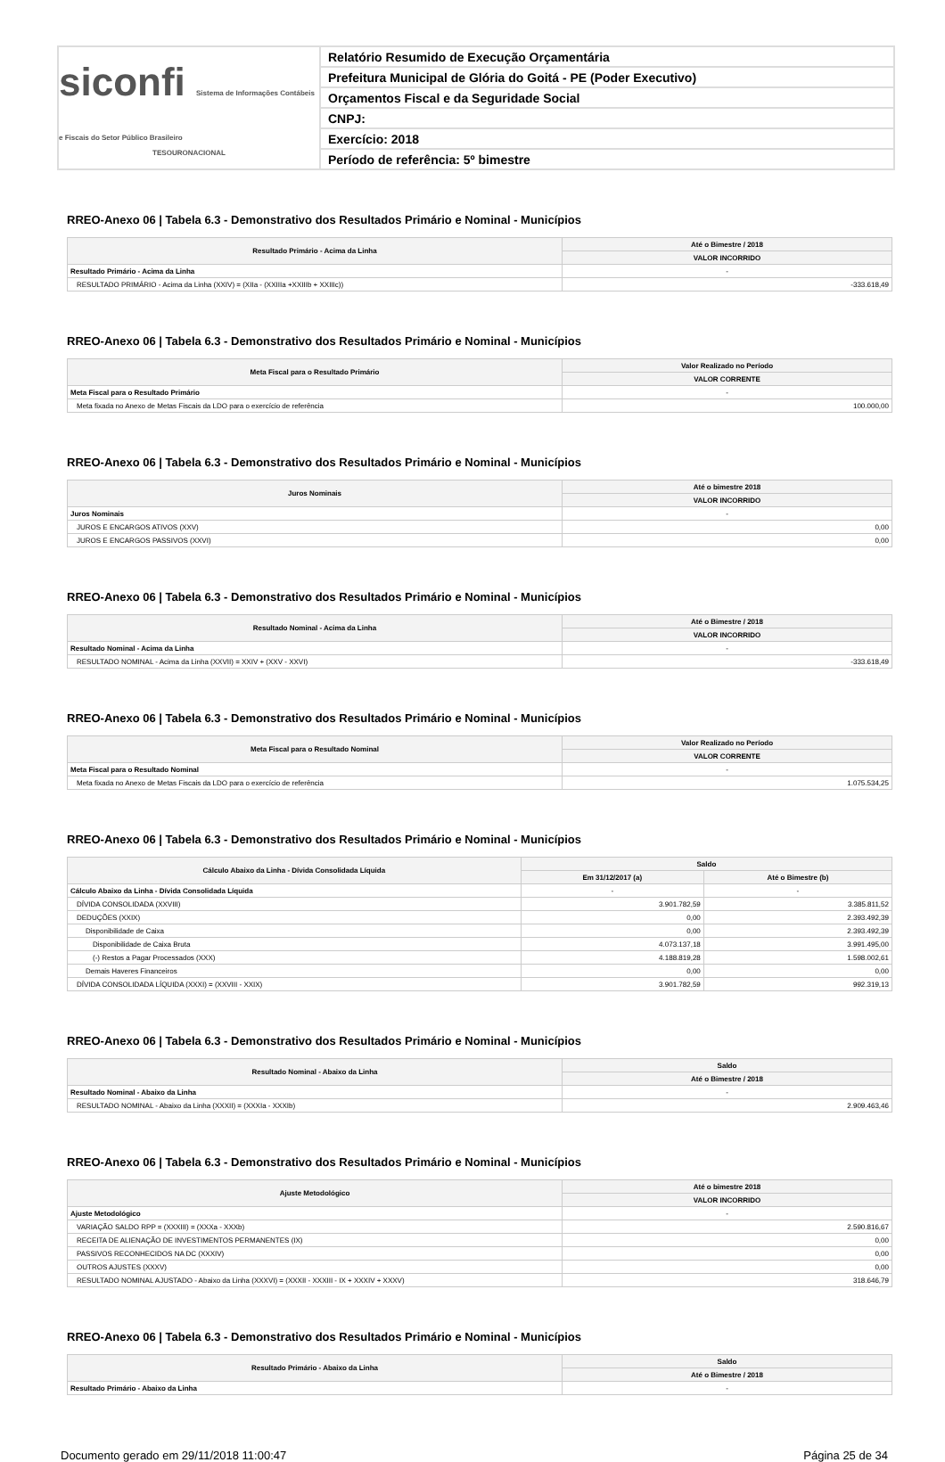siconfi Sistema de Informações Contábeis e Fiscais do Setor Público Brasileiro
TESOURONACIONAL
Relatório Resumido de Execução Orçamentária
Prefeitura Municipal de Glória do Goitá - PE (Poder Executivo)
Orçamentos Fiscal e da Seguridade Social
CNPJ:
Exercício: 2018
Período de referência: 5º bimestre
RREO-Anexo 06 | Tabela 6.3 - Demonstrativo dos Resultados Primário e Nominal - Municípios
| Resultado Primário - Acima da Linha | Até o Bimestre / 2018 |
| --- | --- |
| | VALOR INCORRIDO |
| Resultado Primário - Acima da Linha | - |
| RESULTADO PRIMÁRIO - Acima da Linha (XXIV) = (XIIa - (XXIIIa +XXIIIb + XXIIIc)) | -333.618,49 |
RREO-Anexo 06 | Tabela 6.3 - Demonstrativo dos Resultados Primário e Nominal - Municípios
| Meta Fiscal para o Resultado Primário | Valor Realizado no Período |
| --- | --- |
| | VALOR CORRENTE |
| Meta Fiscal para o Resultado Primário | - |
| Meta fixada no Anexo de Metas Fiscais da LDO para o exercício de referência | 100.000,00 |
RREO-Anexo 06 | Tabela 6.3 - Demonstrativo dos Resultados Primário e Nominal - Municípios
| Juros Nominais | Até o bimestre 2018 |
| --- | --- |
| | VALOR INCORRIDO |
| Juros Nominais | - |
| JUROS E ENCARGOS ATIVOS (XXV) | 0,00 |
| JUROS E ENCARGOS PASSIVOS (XXVI) | 0,00 |
RREO-Anexo 06 | Tabela 6.3 - Demonstrativo dos Resultados Primário e Nominal - Municípios
| Resultado Nominal - Acima da Linha | Até o Bimestre / 2018 |
| --- | --- |
| | VALOR INCORRIDO |
| Resultado Nominal - Acima da Linha | - |
| RESULTADO NOMINAL - Acima da Linha (XXVII) = XXIV + (XXV - XXVI) | -333.618,49 |
RREO-Anexo 06 | Tabela 6.3 - Demonstrativo dos Resultados Primário e Nominal - Municípios
| Meta Fiscal para o Resultado Nominal | Valor Realizado no Período |
| --- | --- |
| | VALOR CORRENTE |
| Meta Fiscal para o Resultado Nominal | - |
| Meta fixada no Anexo de Metas Fiscais da LDO para o exercício de referência | 1.075.534,25 |
RREO-Anexo 06 | Tabela 6.3 - Demonstrativo dos Resultados Primário e Nominal - Municípios
| Cálculo Abaixo da Linha - Dívida Consolidada Líquida | Saldo | |
| --- | --- | --- |
| | Em 31/12/2017 (a) | Até o Bimestre (b) |
| Cálculo Abaixo da Linha - Dívida Consolidada Líquida | - | - |
| DÍVIDA CONSOLIDADA (XXVIII) | 3.901.782,59 | 3.385.811,52 |
| DEDUÇÕES (XXIX) | 0,00 | 2.393.492,39 |
| Disponibilidade de Caixa | 0,00 | 2.393.492,39 |
| Disponibilidade de Caixa Bruta | 4.073.137,18 | 3.991.495,00 |
| (-) Restos a Pagar Processados (XXX) | 4.188.819,28 | 1.598.002,61 |
| Demais Haveres Financeiros | 0,00 | 0,00 |
| DÍVIDA CONSOLIDADA LÍQUIDA (XXXI) = (XXVIII - XXIX) | 3.901.782,59 | 992.319,13 |
RREO-Anexo 06 | Tabela 6.3 - Demonstrativo dos Resultados Primário e Nominal - Municípios
| Resultado Nominal - Abaixo da Linha | Saldo |
| --- | --- |
| | Até o Bimestre / 2018 |
| Resultado Nominal - Abaixo da Linha | - |
| RESULTADO NOMINAL - Abaixo da Linha (XXXII) = (XXXIa - XXXIb) | 2.909.463,46 |
RREO-Anexo 06 | Tabela 6.3 - Demonstrativo dos Resultados Primário e Nominal - Municípios
| Ajuste Metodológico | Até o bimestre 2018 |
| --- | --- |
| | VALOR INCORRIDO |
| Ajuste Metodológico | - |
| VARIAÇÃO SALDO RPP = (XXXIII) = (XXXa - XXXb) | 2.590.816,67 |
| RECEITA DE ALIENAÇÃO DE INVESTIMENTOS PERMANENTES (IX) | 0,00 |
| PASSIVOS RECONHECIDOS NA DC (XXXIV) | 0,00 |
| OUTROS AJUSTES (XXXV) | 0,00 |
| RESULTADO NOMINAL AJUSTADO - Abaixo da Linha (XXXVI) = (XXXII - XXXIII - IX + XXXIV + XXXV) | 318.646,79 |
RREO-Anexo 06 | Tabela 6.3 - Demonstrativo dos Resultados Primário e Nominal - Municípios
| Resultado Primário - Abaixo da Linha | Saldo |
| --- | --- |
| | Até o Bimestre / 2018 |
| Resultado Primário - Abaixo da Linha | - |
Documento gerado em 29/11/2018 11:00:47 Página 25 de 34